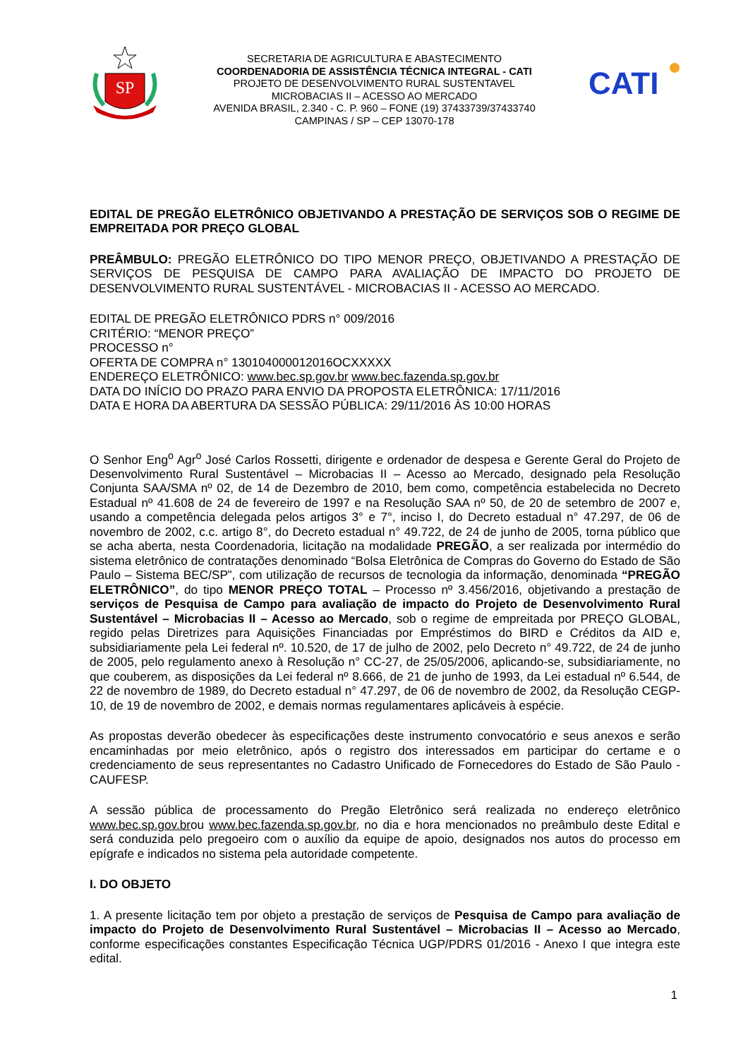SP
SECRETARIA DE AGRICULTURA E ABASTECIMENTO
COORDENADORIA DE ASSISTÊNCIA TÉCNICA INTEGRAL - CATI
PROJETO DE DESENVOLVIMENTO RURAL SUSTENTAVEL
MICROBACIAS II – ACESSO AO MERCADO
AVENIDA BRASIL, 2.340 - C. P. 960 – FONE (19) 37433739/37433740
CAMPINAS / SP – CEP 13070-178
CATI
EDITAL DE PREGÃO ELETRÔNICO OBJETIVANDO A PRESTAÇÃO DE SERVIÇOS SOB O REGIME DE EMPREITADA POR PREÇO GLOBAL
PREÂMBULO: PREGÃO ELETRÔNICO DO TIPO MENOR PREÇO, OBJETIVANDO A PRESTAÇÃO DE SERVIÇOS DE PESQUISA DE CAMPO PARA AVALIAÇÃO DE IMPACTO DO PROJETO DE DESENVOLVIMENTO RURAL SUSTENTÁVEL - MICROBACIAS II - ACESSO AO MERCADO.
EDITAL DE PREGÃO ELETRÔNICO PDRS n° 009/2016
CRITÉRIO: “MENOR PREÇO”
PROCESSO n°
OFERTA DE COMPRA n° 130104000012016OCXXXXX
ENDEREÇO ELETRÔNICO: www.bec.sp.gov.br www.bec.fazenda.sp.gov.br
DATA DO INÍCIO DO PRAZO PARA ENVIO DA PROPOSTA ELETRÔNICA: 17/11/2016
DATA E HORA DA ABERTURA DA SESSÃO PÚBLICA: 29/11/2016 ÀS 10:00 HORAS
O Senhor Eng<sup>o</sup> Agr<sup>o</sup> José Carlos Rossetti, dirigente e ordenador de despesa e Gerente Geral do Projeto de Desenvolvimento Rural Sustentável – Microbacias II – Acesso ao Mercado, designado pela Resolução Conjunta SAA/SMA nº 02, de 14 de Dezembro de 2010, bem como, competência estabelecida no Decreto Estadual nº 41.608 de 24 de fevereiro de 1997 e na Resolução SAA nº 50, de 20 de setembro de 2007 e, usando a competência delegada pelos artigos 3° e 7°, inciso I, do Decreto estadual n° 47.297, de 06 de novembro de 2002, c.c. artigo 8°, do Decreto estadual n° 49.722, de 24 de junho de 2005, torna público que se acha aberta, nesta Coordenadoria, licitação na modalidade PREGÃO, a ser realizada por intermédio do sistema eletrônico de contratações denominado “Bolsa Eletrônica de Compras do Governo do Estado de São Paulo – Sistema BEC/SP”, com utilização de recursos de tecnologia da informação, denominada “PREGÃO ELETRÔNICO”, do tipo MENOR PREÇO TOTAL – Processo nº 3.456/2016, objetivando a prestação de serviços de Pesquisa de Campo para avaliação de impacto do Projeto de Desenvolvimento Rural Sustentável – Microbacias II – Acesso ao Mercado, sob o regime de empreitada por PREÇO GLOBAL, regido pelas Diretrizes para Aquisições Financiadas por Empréstimos do BIRD e Créditos da AID e, subsidiariamente pela Lei federal nº. 10.520, de 17 de julho de 2002, pelo Decreto n° 49.722, de 24 de junho de 2005, pelo regulamento anexo à Resolução n° CC-27, de 25/05/2006, aplicando-se, subsidiariamente, no que couberem, as disposições da Lei federal nº 8.666, de 21 de junho de 1993, da Lei estadual nº 6.544, de 22 de novembro de 1989, do Decreto estadual n° 47.297, de 06 de novembro de 2002, da Resolução CEGP-10, de 19 de novembro de 2002, e demais normas regulamentares aplicáveis à espécie.
As propostas deverão obedecer às especificações deste instrumento convocatório e seus anexos e serão encaminhadas por meio eletrônico, após o registro dos interessados em participar do certame e o credenciamento de seus representantes no Cadastro Unificado de Fornecedores do Estado de São Paulo - CAUFESP.
A sessão pública de processamento do Pregão Eletrônico será realizada no endereço eletrônico www.bec.sp.gov.brou www.bec.fazenda.sp.gov.br, no dia e hora mencionados no preâmbulo deste Edital e será conduzida pelo pregoeiro com o auxílio da equipe de apoio, designados nos autos do processo em epígrafe e indicados no sistema pela autoridade competente.
I. DO OBJETO
1. A presente licitação tem por objeto a prestação de serviços de Pesquisa de Campo para avaliação de impacto do Projeto de Desenvolvimento Rural Sustentável – Microbacias II – Acesso ao Mercado, conforme especificações constantes Especificação Técnica UGP/PDRS 01/2016 - Anexo I que integra este edital.
1